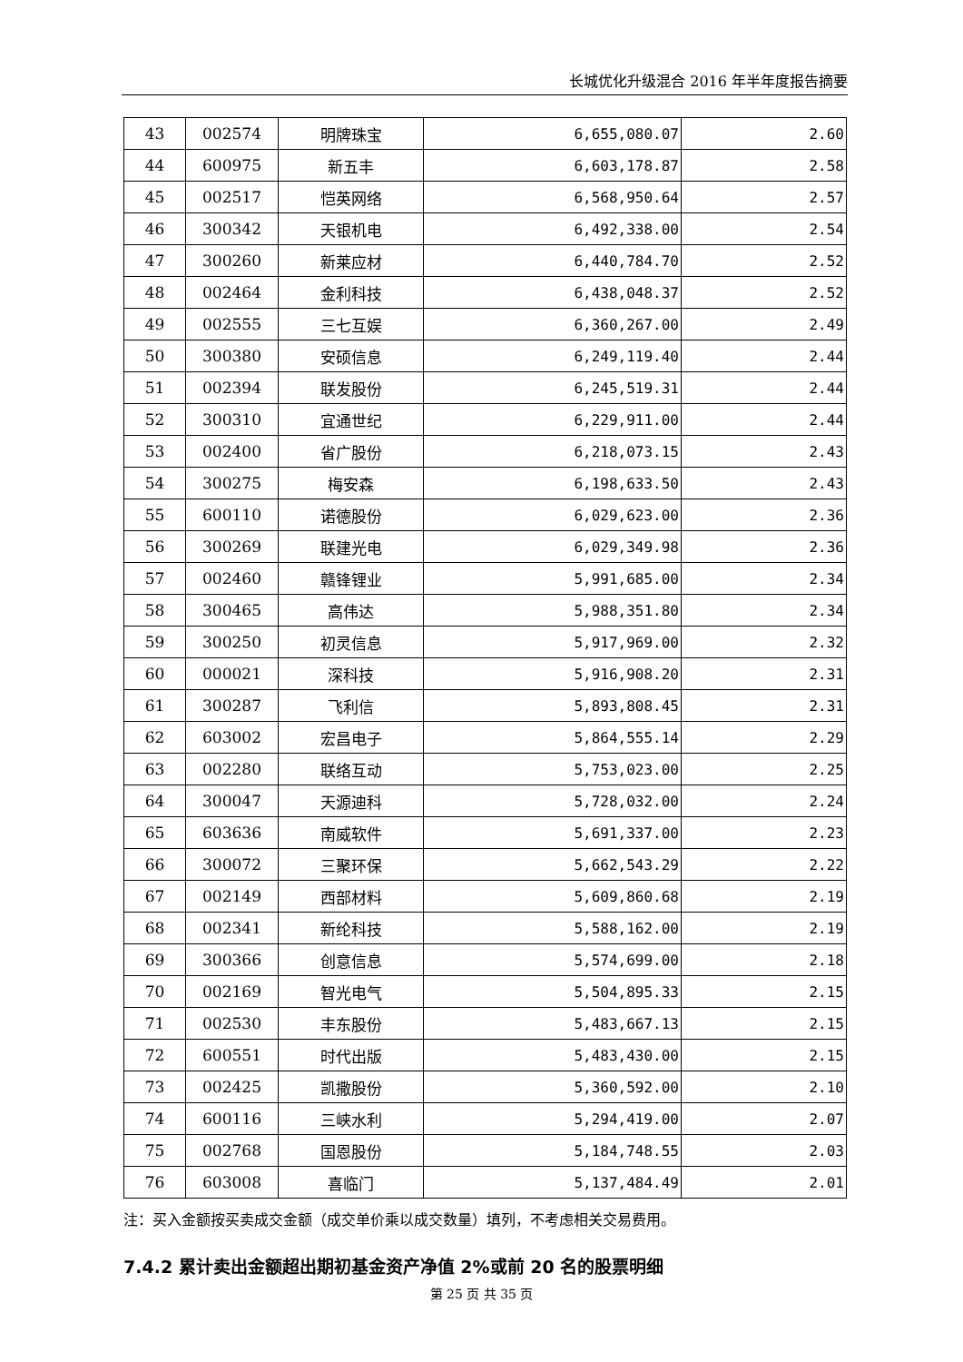长城优化升级混合 2016 年半年度报告摘要
| 43 | 002574 | 明牌珠宝 | 6,655,080.07 | 2.60 |
| 44 | 600975 | 新五丰 | 6,603,178.87 | 2.58 |
| 45 | 002517 | 恺英网络 | 6,568,950.64 | 2.57 |
| 46 | 300342 | 天银机电 | 6,492,338.00 | 2.54 |
| 47 | 300260 | 新莱应材 | 6,440,784.70 | 2.52 |
| 48 | 002464 | 金利科技 | 6,438,048.37 | 2.52 |
| 49 | 002555 | 三七互娱 | 6,360,267.00 | 2.49 |
| 50 | 300380 | 安硕信息 | 6,249,119.40 | 2.44 |
| 51 | 002394 | 联发股份 | 6,245,519.31 | 2.44 |
| 52 | 300310 | 宜通世纪 | 6,229,911.00 | 2.44 |
| 53 | 002400 | 省广股份 | 6,218,073.15 | 2.43 |
| 54 | 300275 | 梅安森 | 6,198,633.50 | 2.43 |
| 55 | 600110 | 诺德股份 | 6,029,623.00 | 2.36 |
| 56 | 300269 | 联建光电 | 6,029,349.98 | 2.36 |
| 57 | 002460 | 赣锋锂业 | 5,991,685.00 | 2.34 |
| 58 | 300465 | 高伟达 | 5,988,351.80 | 2.34 |
| 59 | 300250 | 初灵信息 | 5,917,969.00 | 2.32 |
| 60 | 000021 | 深科技 | 5,916,908.20 | 2.31 |
| 61 | 300287 | 飞利信 | 5,893,808.45 | 2.31 |
| 62 | 603002 | 宏昌电子 | 5,864,555.14 | 2.29 |
| 63 | 002280 | 联络互动 | 5,753,023.00 | 2.25 |
| 64 | 300047 | 天源迪科 | 5,728,032.00 | 2.24 |
| 65 | 603636 | 南威软件 | 5,691,337.00 | 2.23 |
| 66 | 300072 | 三聚环保 | 5,662,543.29 | 2.22 |
| 67 | 002149 | 西部材料 | 5,609,860.68 | 2.19 |
| 68 | 002341 | 新纶科技 | 5,588,162.00 | 2.19 |
| 69 | 300366 | 创意信息 | 5,574,699.00 | 2.18 |
| 70 | 002169 | 智光电气 | 5,504,895.33 | 2.15 |
| 71 | 002530 | 丰东股份 | 5,483,667.13 | 2.15 |
| 72 | 600551 | 时代出版 | 5,483,430.00 | 2.15 |
| 73 | 002425 | 凯撒股份 | 5,360,592.00 | 2.10 |
| 74 | 600116 | 三峡水利 | 5,294,419.00 | 2.07 |
| 75 | 002768 | 国恩股份 | 5,184,748.55 | 2.03 |
| 76 | 603008 | 喜临门 | 5,137,484.49 | 2.01 |
注：买入金额按买卖成交金额（成交单价乘以成交数量）填列，不考虑相关交易费用。
7.4.2 累计卖出金额超出期初基金资产净值 2%或前 20 名的股票明细
第 25 页 共 35 页